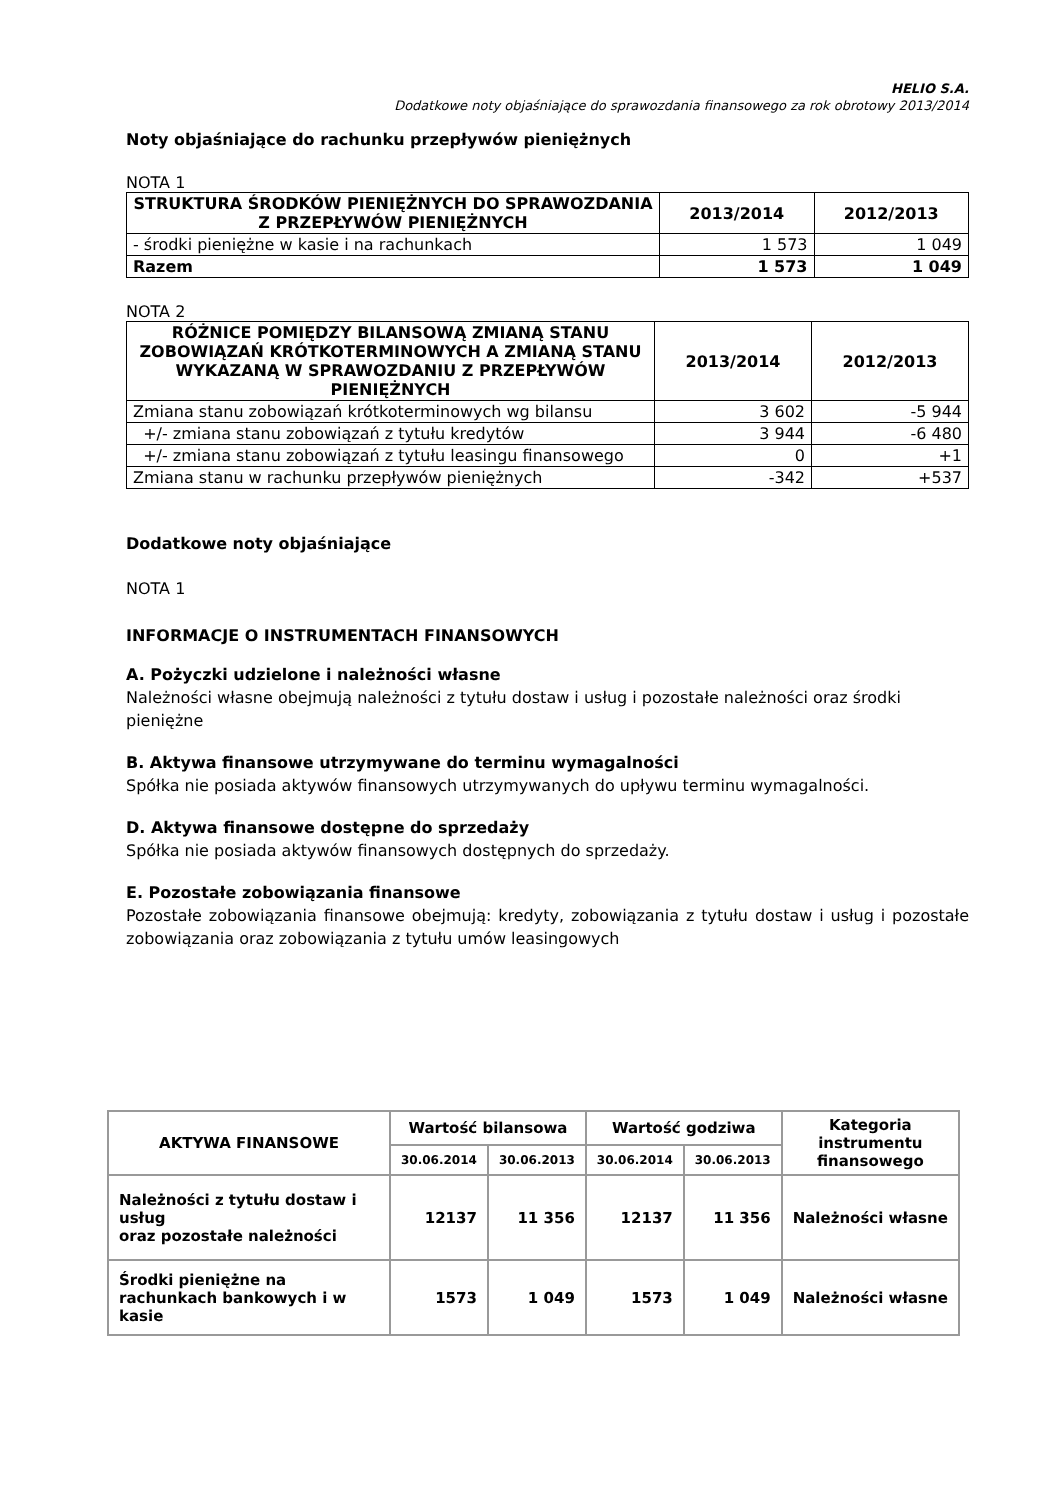HELIO S.A.
Dodatkowe noty objaśniające do sprawozdania finansowego za rok obrotowy 2013/2014
Noty objaśniające do rachunku przepływów pieniężnych
NOTA 1
| STRUKTURA ŚRODKÓW PIENIĘŻNYCH DO SPRAWOZDANIA Z PRZEPŁYWÓW PIENIĘŻNYCH | 2013/2014 | 2012/2013 |
| --- | --- | --- |
| - środki pieniężne w kasie i na rachunkach | 1 573 | 1 049 |
| Razem | 1 573 | 1 049 |
NOTA 2
| RÓŻNICE POMIĘDZY BILANSOWĄ ZMIANĄ STANU ZOBOWIĄZAŃ KRÓTKOTERMINOWYCH A ZMIANĄ STANU WYKAZANĄ W SPRAWOZDANIU Z PRZEPŁYWÓW PIENIĘŻNYCH | 2013/2014 | 2012/2013 |
| --- | --- | --- |
| Zmiana stanu zobowiązań krótkoterminowych wg bilansu | 3 602 | -5 944 |
| +/- zmiana stanu zobowiązań z tytułu kredytów | 3 944 | -6 480 |
| +/- zmiana stanu zobowiązań z tytułu leasingu finansowego | 0 | +1 |
| Zmiana stanu w rachunku przepływów pieniężnych | -342 | +537 |
Dodatkowe noty objaśniające
NOTA 1
INFORMACJE O INSTRUMENTACH FINANSOWYCH
A. Pożyczki udzielone i należności własne
Należności własne obejmują należności z tytułu dostaw i usług i pozostałe należności oraz środki pieniężne
B. Aktywa finansowe utrzymywane do terminu wymagalności
Spółka nie posiada aktywów finansowych utrzymywanych do upływu terminu wymagalności.
D. Aktywa finansowe dostępne do sprzedaży
Spółka nie posiada aktywów finansowych dostępnych do sprzedaży.
E. Pozostałe zobowiązania finansowe
Pozostałe zobowiązania finansowe obejmują: kredyty, zobowiązania z tytułu dostaw i usług i pozostałe zobowiązania oraz zobowiązania z tytułu umów leasingowych
| AKTYWA FINANSOWE | Wartość bilansowa | | Wartość godziwa | | Kategoria instrumentu finansowego |
| --- | --- | --- | --- | --- | --- |
| | 30.06.2014 | 30.06.2013 | 30.06.2014 | 30.06.2013 | |
| Należności z tytułu dostaw i usług oraz pozostałe należności | 12137 | 11 356 | 12137 | 11 356 | Należności własne |
| Środki pieniężne na rachunkach bankowych i w kasie | 1573 | 1 049 | 1573 | 1 049 | Należności własne |